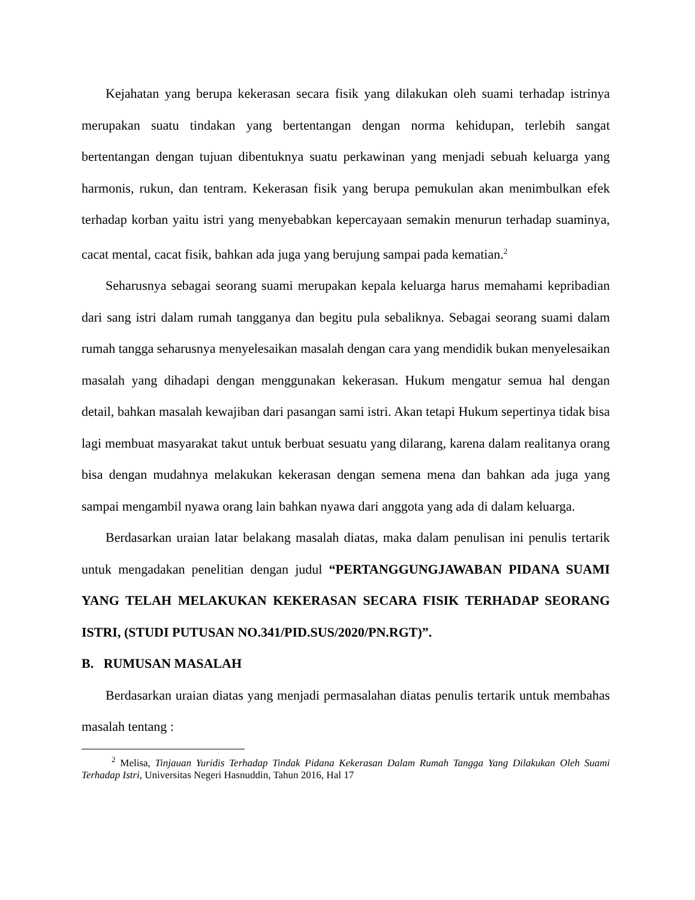Kejahatan yang berupa kekerasan secara fisik yang dilakukan oleh suami terhadap istrinya merupakan suatu tindakan yang bertentangan dengan norma kehidupan, terlebih sangat bertentangan dengan tujuan dibentuknya suatu perkawinan yang menjadi sebuah keluarga yang harmonis, rukun, dan tentram. Kekerasan fisik yang berupa pemukulan akan menimbulkan efek terhadap korban yaitu istri yang menyebabkan kepercayaan semakin menurun terhadap suaminya, cacat mental, cacat fisik, bahkan ada juga yang berujung sampai pada kematian.<sup>2</sup>
Seharusnya sebagai seorang suami merupakan kepala keluarga harus memahami kepribadian dari sang istri dalam rumah tangganya dan begitu pula sebaliknya. Sebagai seorang suami dalam rumah tangga seharusnya menyelesaikan masalah dengan cara yang mendidik bukan menyelesaikan masalah yang dihadapi dengan menggunakan kekerasan. Hukum mengatur semua hal dengan detail, bahkan masalah kewajiban dari pasangan sami istri. Akan tetapi Hukum sepertinya tidak bisa lagi membuat masyarakat takut untuk berbuat sesuatu yang dilarang, karena dalam realitanya orang bisa dengan mudahnya melakukan kekerasan dengan semena mena dan bahkan ada juga yang sampai mengambil nyawa orang lain bahkan nyawa dari anggota yang ada di dalam keluarga.
Berdasarkan uraian latar belakang masalah diatas, maka dalam penulisan ini penulis tertarik untuk mengadakan penelitian dengan judul “PERTANGGUNGJAWABAN PIDANA SUAMI YANG TELAH MELAKUKAN KEKERASAN SECARA FISIK TERHADAP SEORANG ISTRI, (STUDI PUTUSAN NO.341/PID.SUS/2020/PN.RGT)”.
B. RUMUSAN MASALAH
Berdasarkan uraian diatas yang menjadi permasalahan diatas penulis tertarik untuk membahas masalah tentang :
<sup>2</sup> Melisa, Tinjauan Yuridis Terhadap Tindak Pidana Kekerasan Dalam Rumah Tangga Yang Dilakukan Oleh Suami Terhadap Istri, Universitas Negeri Hasnuddin, Tahun 2016, Hal 17